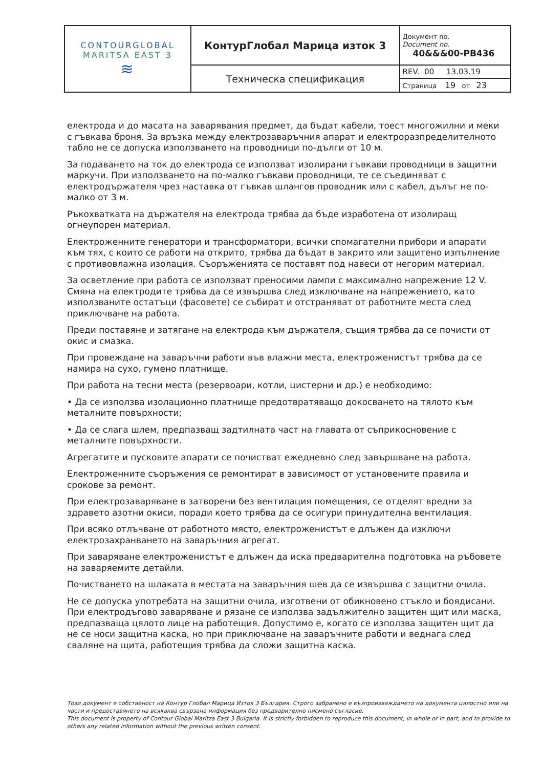| CONTOURGLOBAL MARITSA EAST 3 ≋ | КонтурГлобал Марица изток 3 | Документ no. Document no. 40&&&00-PB436 |
| | Техническа спецификация | REV. 00 13.03.19 |
| | | Страница 19 от 23 |
електрода и до масата на заварявания предмет, да бъдат кабели, тоест многожилни и меки с гъвкава броня. За връзка между електрозаваръчния апарат и електроразпределителното табло не се допуска използването на проводници по-дълги от 10 м.
За подаването на ток до електрода се използват изолирани гъвкави проводници в защитни маркучи. При използването на по-малко гъвкави проводници, те се съединяват с електродържателя чрез наставка от гъвкав шлангов проводник или с кабел, дълъг не по-малко от 3 м.
Ръкохватката на държателя на електрода трябва да бъде изработена от изолиращ огнеупорен материал.
Електроженните генератори и трансформатори, всички спомагателни прибори и апарати към тях, с които се работи на открито, трябва да бъдат в закрито или защитено изпълнение с противовлажна изолация. Съоръженията се поставят под навеси от негорим материал.
За осветление при работа се използват преносими лампи с максимално напрежение 12 V. Смяна на електродите трябва да се извършва след изключване на напрежението, като използваните остатъци (фасовете) се събират и отстраняват от работните места след приключване на работа.
Преди поставяне и затягане на електрода към държателя, същия трябва да се почисти от окис и смазка.
При провеждане на заваръчни работи във влажни места, електроженистът трябва да се намира на сухо, гумено платнище.
При работа на тесни места (резервоари, котли, цистерни и др.) е необходимо:
• Да се използва изолационно платнище предотвратяващо докосването на тялото към металните повърхности;
• Да се слага шлем, предпазващ задтилната част на главата от съприкосновение с металните повърхности.
Агрегатите и пусковите апарати се почистват ежедневно след завършване на работа.
Електроженните съоръжения се ремонтират в зависимост от установените правила и срокове за ремонт.
При електрозаваряване в затворени без вентилация помещения, се отделят вредни за здравето азотни окиси, поради което трябва да се осигури принудителна вентилация.
При всяко отлъчване от работното място, електроженистът е длъжен да изключи електрозахранването на заваръчния агрегат.
При заваряване електроженистът е длъжен да иска предварителна подготовка на ръбовете на заваряемите детайли.
Почистването на шлаката в местата на заваръчния шев да се извършва с защитни очила.
Не се допуска употребата на защитни очила, изготвени от обикновено стъкло и боядисани. При електродъгово заваряване и рязане се използва задължително защитен щит или маска, предпазваща цялото лице на работещия. Допустимо е, когато се използва защитен щит да не се носи защитна каска, но при приключване на заваръчните работи и веднага след сваляне на щита, работещия трябва да сложи защитна каска.
Този документ е собственост на Контур Глобал Марица Изток 3 България. Строго забранено е възпроизвеждането на документа цялостно или на части и предоставянето на всякаква свързана информация без предварително писмено съгласие.
This document is property of Contour Global Maritza East 3 Bulgaria. It is strictly forbidden to reproduce this document, in whole or in part, and to provide to others any related information without the previous written consent.